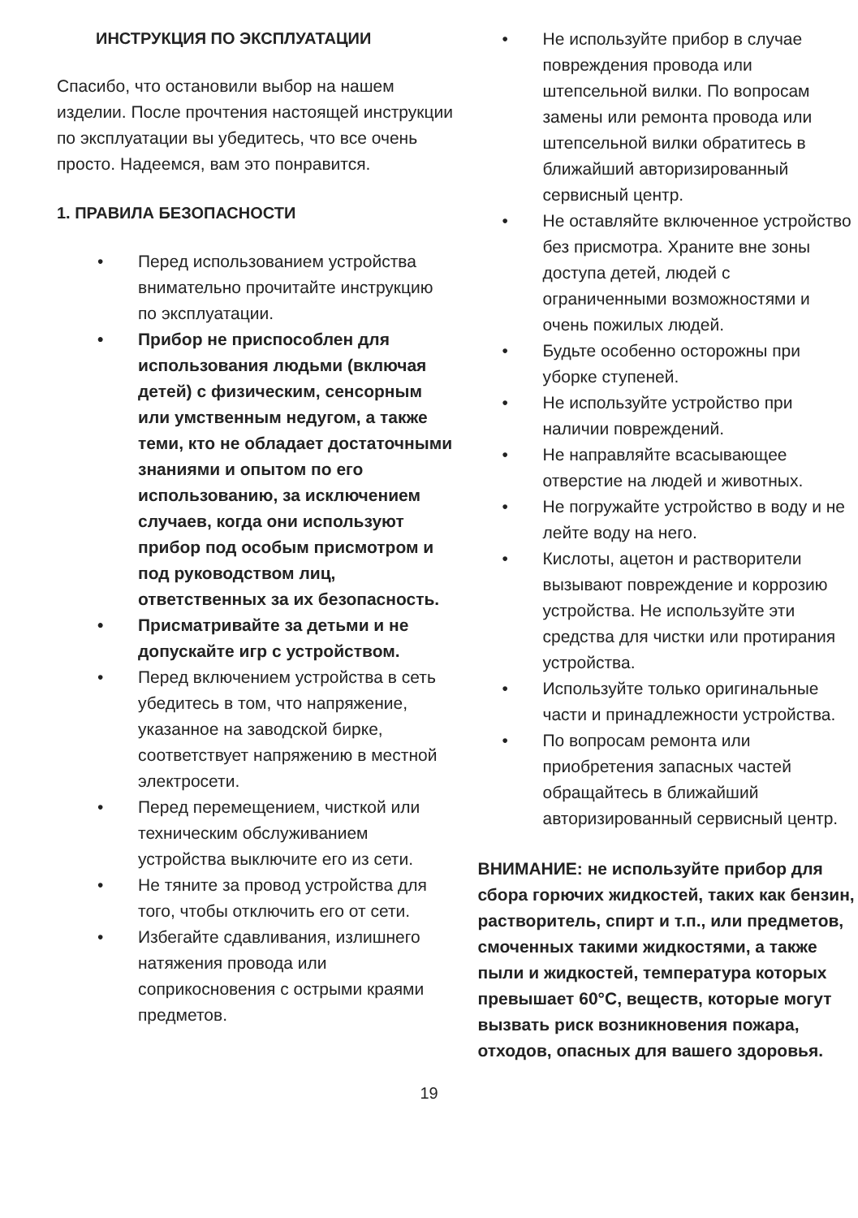ИНСТРУКЦИЯ ПО ЭКСПЛУАТАЦИИ
Спасибо, что остановили выбор на нашем изделии. После прочтения настоящей инструкции по эксплуатации вы убедитесь, что все очень просто. Надеемся, вам это понравится.
1. ПРАВИЛА БЕЗОПАСНОСТИ
• Перед использованием устройства внимательно прочитайте инструкцию по эксплуатации.
• Прибор не приспособлен для использования людьми (включая детей) с физическим, сенсорным или умственным недугом, а также теми, кто не обладает достаточными знаниями и опытом по его использованию, за исключением случаев, когда они используют прибор под особым присмотром и под руководством лиц, ответственных за их безопасность.
• Присматривайте за детьми и не допускайте игр с устройством.
• Перед включением устройства в сеть убедитесь в том, что напряжение, указанное на заводской бирке, соответствует напряжению в местной электросети.
• Перед перемещением, чисткой или техническим обслуживанием устройства выключите его из сети.
• Не тяните за провод устройства для того, чтобы отключить его от сети.
• Избегайте сдавливания, излишнего натяжения провода или соприкосновения с острыми краями предметов.
• Не используйте прибор в случае повреждения провода или штепсельной вилки. По вопросам замены или ремонта провода или штепсельной вилки обратитесь в ближайший авторизированный сервисный центр.
• Не оставляйте включенное устройство без присмотра. Храните вне зоны доступа детей, людей с ограниченными возможностями и очень пожилых людей.
• Будьте особенно осторожны при уборке ступеней.
• Не используйте устройство при наличии повреждений.
• Не направляйте всасывающее отверстие на людей и животных.
• Не погружайте устройство в воду и не лейте воду на него.
• Кислоты, ацетон и растворители вызывают повреждение и коррозию устройства. Не используйте эти средства для чистки или протирания устройства.
• Используйте только оригинальные части и принадлежности устройства.
• По вопросам ремонта или приобретения запасных частей обращайтесь в ближайший авторизированный сервисный центр.
ВНИМАНИЕ: не используйте прибор для сбора горючих жидкостей, таких как бензин, растворитель, спирт и т.п., или предметов, смоченных такими жидкостями, а также пыли и жидкостей, температура которых превышает 60°С, веществ, которые могут вызвать риск возникновения пожара, отходов, опасных для вашего здоровья.
19